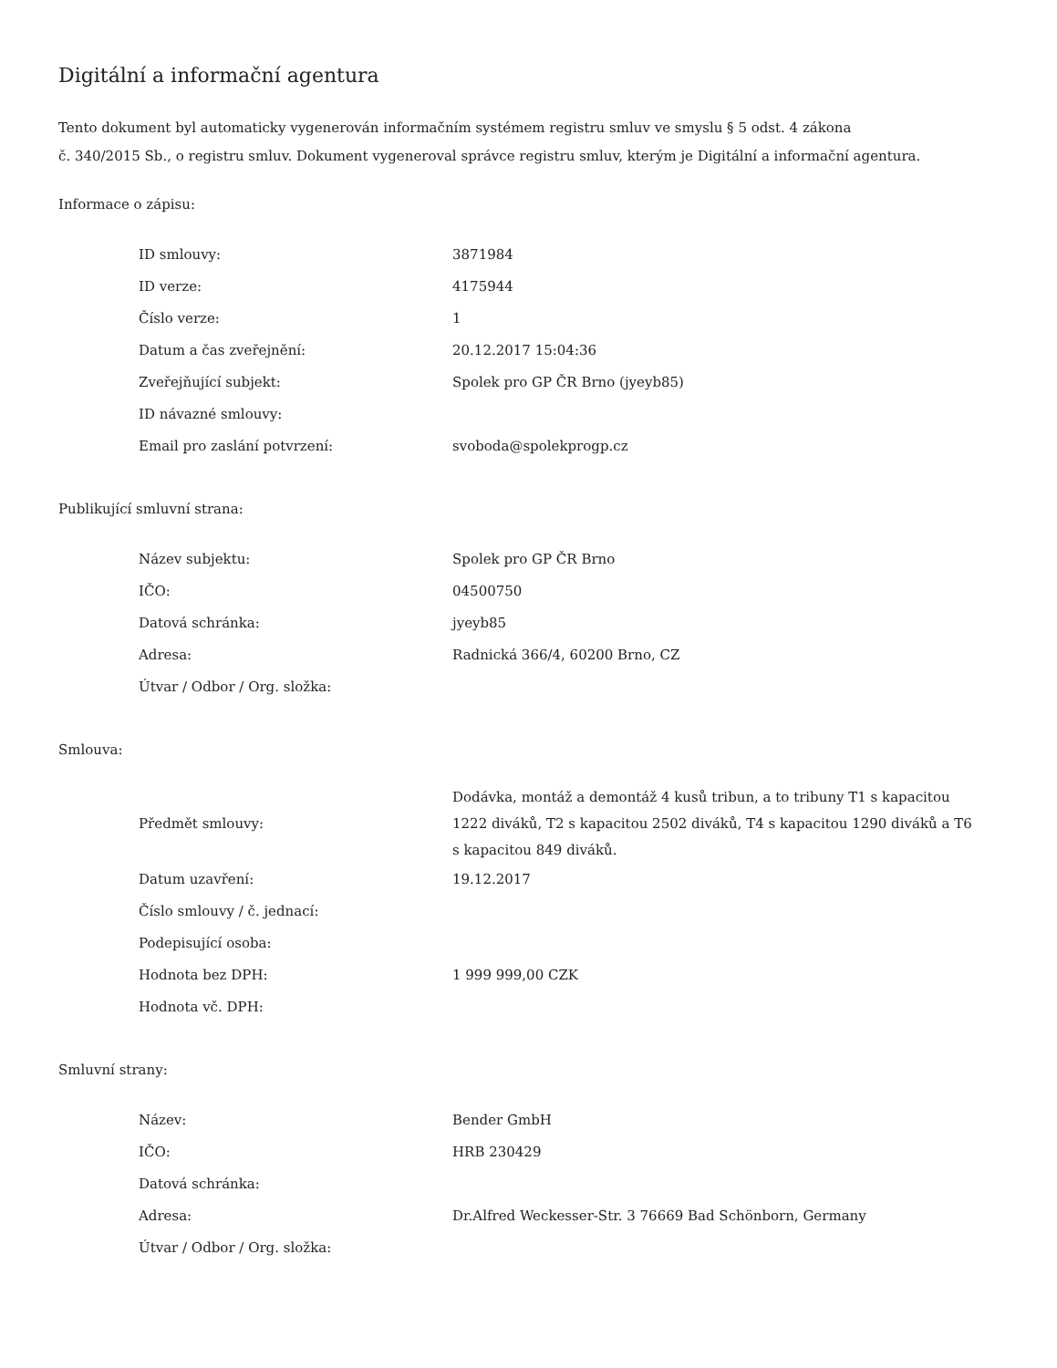Digitální a informační agentura
Tento dokument byl automaticky vygenerován informačním systémem registru smluv ve smyslu § 5 odst. 4 zákona
č. 340/2015 Sb., o registru smluv. Dokument vygeneroval správce registru smluv, kterým je Digitální a informační agentura.
Informace o zápisu:
| ID smlouvy: | 3871984 |
| ID verze: | 4175944 |
| Číslo verze: | 1 |
| Datum a čas zveřejnění: | 20.12.2017 15:04:36 |
| Zveřejňující subjekt: | Spolek pro GP ČR Brno (jyeyb85) |
| ID návazné smlouvy: | |
| Email pro zaslání potvrzení: | svoboda@spolekprogp.cz |
Publikující smluvní strana:
| Název subjektu: | Spolek pro GP ČR Brno |
| IČO: | 04500750 |
| Datová schránka: | jyeyb85 |
| Adresa: | Radnická 366/4, 60200 Brno, CZ |
| Útvar / Odbor / Org. složka: | |
Smlouva:
| Předmět smlouvy: | Dodávka, montáž a demontáž 4 kusů tribun, a to tribuny T1 s kapacitou 1222 diváků, T2 s kapacitou 2502 diváků, T4 s kapacitou 1290 diváků a T6 s kapacitou 849 diváků. |
| Datum uzavření: | 19.12.2017 |
| Číslo smlouvy / č. jednací: | |
| Podepisující osoba: | |
| Hodnota bez DPH: | 1 999 999,00 CZK |
| Hodnota vč. DPH: | |
Smluvní strany:
| Název: | Bender GmbH |
| IČO: | HRB 230429 |
| Datová schránka: | |
| Adresa: | Dr.Alfred Weckesser-Str. 3 76669 Bad Schönborn, Germany |
| Útvar / Odbor / Org. složka: | |